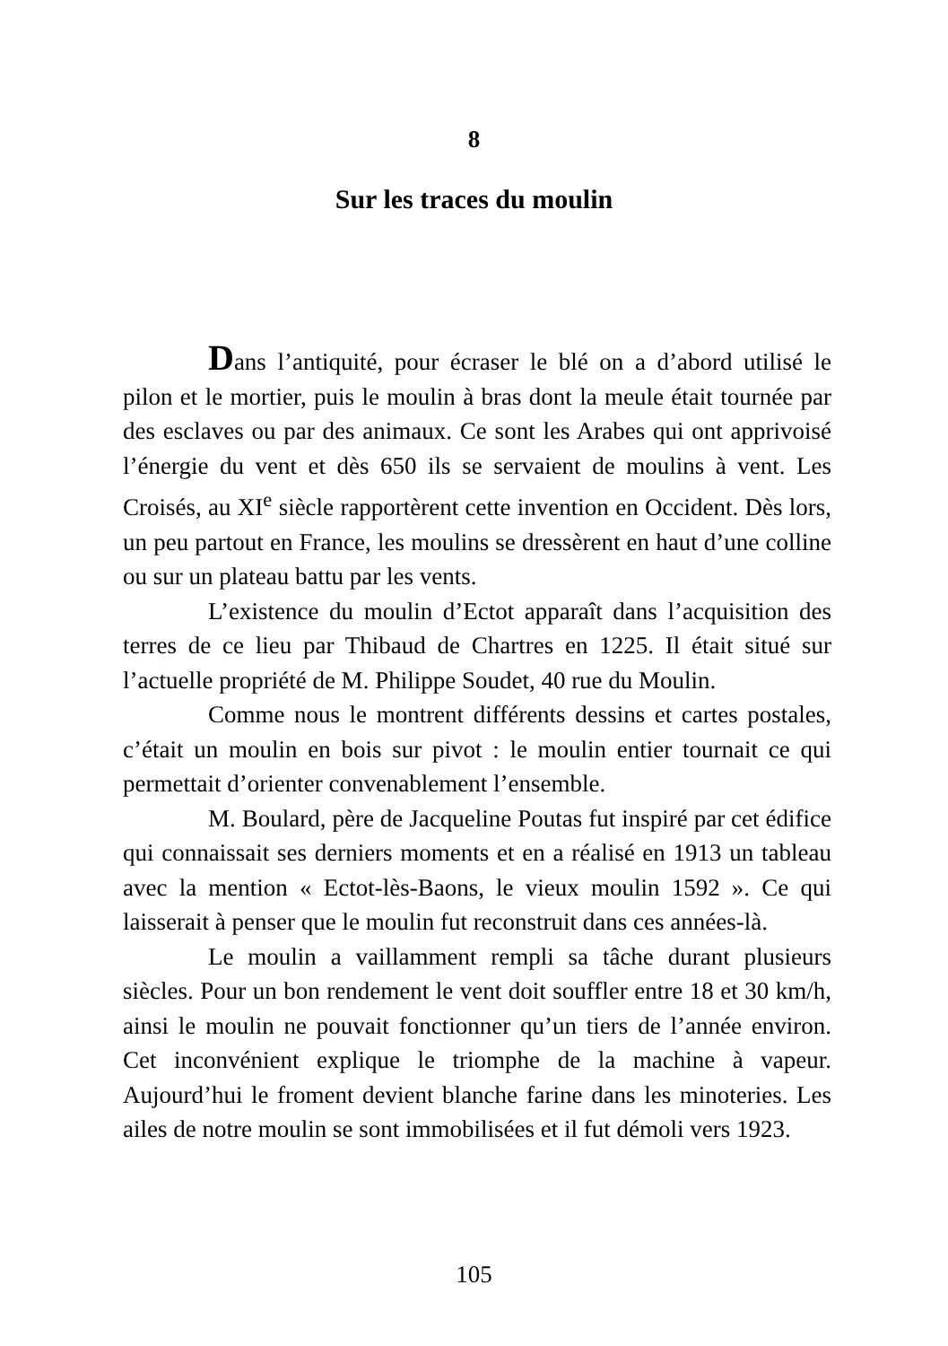8
Sur les traces du moulin
Dans l’antiquité, pour écraser le blé on a d’abord utilisé le pilon et le mortier, puis le moulin à bras dont la meule était tournée par des esclaves ou par des animaux. Ce sont les Arabes qui ont apprivoisé l’énergie du vent et dès 650 ils se servaient de moulins à vent. Les Croisés, au XI<sup>e</sup> siècle rapportèrent cette invention en Occident. Dès lors, un peu partout en France, les moulins se dressèrent en haut d’une colline ou sur un plateau battu par les vents.
L’existence du moulin d’Ectot apparaît dans l’acquisition des terres de ce lieu par Thibaud de Chartres en 1225. Il était situé sur l’actuelle propriété de M. Philippe Soudet, 40 rue du Moulin.
Comme nous le montrent différents dessins et cartes postales, c’était un moulin en bois sur pivot : le moulin entier tournait ce qui permettait d’orienter convenablement l’ensemble.
M. Boulard, père de Jacqueline Poutas fut inspiré par cet édifice qui connaissait ses derniers moments et en a réalisé en 1913 un tableau avec la mention « Ectot-lès-Baons, le vieux moulin 1592 ». Ce qui laisserait à penser que le moulin fut reconstruit dans ces années-là.
Le moulin a vaillamment rempli sa tâche durant plusieurs siècles. Pour un bon rendement le vent doit souffler entre 18 et 30 km/h, ainsi le moulin ne pouvait fonctionner qu’un tiers de l’année environ. Cet inconvénient explique le triomphe de la machine à vapeur. Aujourd’hui le froment devient blanche farine dans les minoteries. Les ailes de notre moulin se sont immobilisées et il fut démoli vers 1923.
105